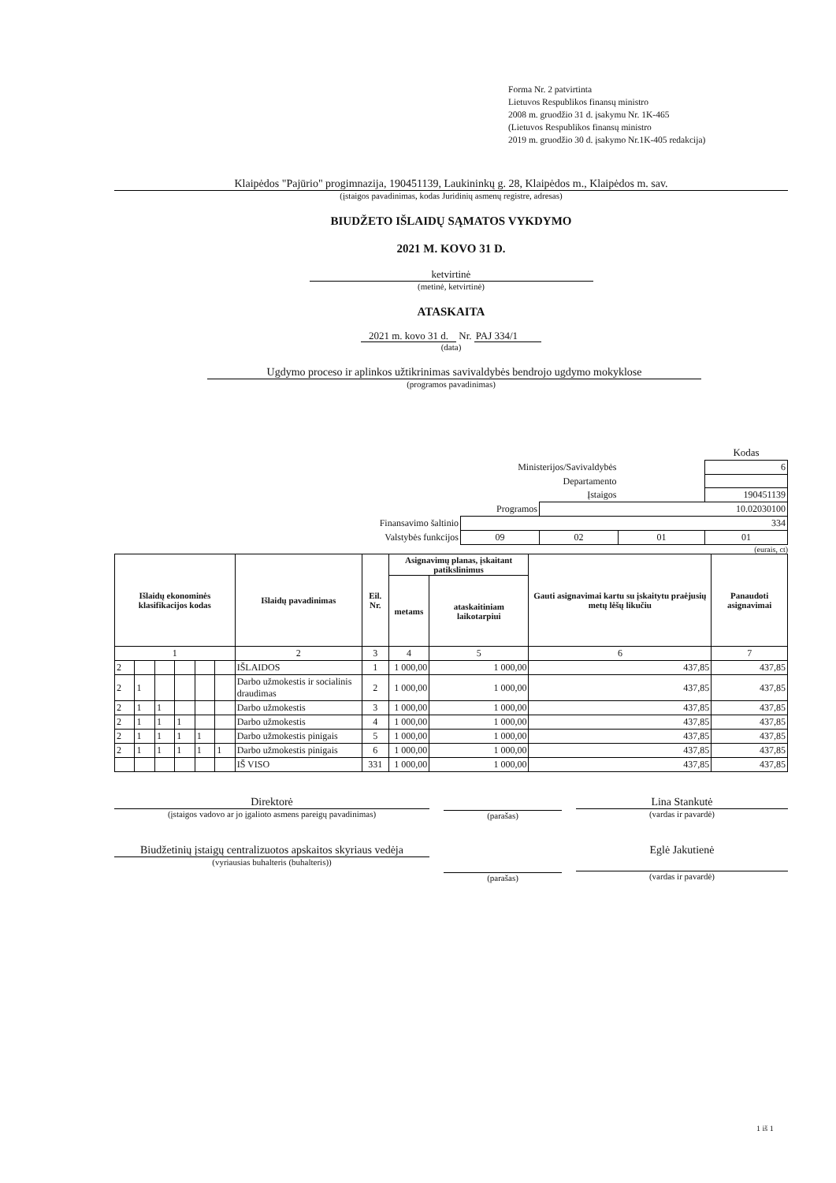Forma Nr. 2 patvirtinta
Lietuvos Respublikos finansų ministro
2008 m. gruodžio 31 d. įsakymu Nr. 1K-465
(Lietuvos Respublikos finansų ministro
2019 m. gruodžio 30 d. įsakymo Nr.1K-405 redakcija)
Klaipėdos "Pajūrio" progimnazija, 190451139, Laukininkų g. 28, Klaipėdos m., Klaipėdos m. sav.
(įstaigos pavadinimas, kodas Juridinių asmenų registre, adresas)
BIUDŽETO IŠLAIDŲ SĄMATOS VYKDYMO
2021 M. KOVO 31 D.
ketvirtinė
(metinė, ketvirtinė)
ATASKAITA
2021 m. kovo 31 d. Nr. PAJ 334/1
(data)
Ugdymo proceso ir aplinkos užtikrinimas savivaldybės bendrojo ugdymo mokyklose
(programos pavadinimas)
| | | | | Kodas |
| Ministerijos/Savivaldybės | | | | 6 |
| Departamento | | | | |
| Įstaigos | | | | 190451139 |
| Programos | | 10.02030100 | | |
| Finansavimo šaltinio | 334 | | | |
| Valstybės funkcijos | 09 | 02 | 01 | 01 |
(eurais, ct)
| Išlaidų ekonominės klasifikacijos kodas | | | | | | Išlaidų pavadinimas | Eil. Nr. | Asignavimų planas, įskaitant patikslinimus | | Gauti asignavimai kartu su įskaitytu praėjusių metų lėšų likučiu | Panaudoti asignavimai |
| --- | --- | --- | --- | --- | --- | --- | --- | --- | --- | --- | --- |
| | | | | | | | | metams | ataskaitiniam laikotarpiui | | |
| 1 | | | | | | 2 | 3 | 4 | 5 | 6 | 7 |
| 2 | | | | | | IŠLAIDOS | 1 | 1 000,00 | 1 000,00 | 437,85 | 437,85 |
| 2 | 1 | | | | | Darbo užmokestis ir socialinis draudimas | 2 | 1 000,00 | 1 000,00 | 437,85 | 437,85 |
| 2 | 1 | 1 | | | | Darbo užmokestis | 3 | 1 000,00 | 1 000,00 | 437,85 | 437,85 |
| 2 | 1 | 1 | 1 | | | Darbo užmokestis | 4 | 1 000,00 | 1 000,00 | 437,85 | 437,85 |
| 2 | 1 | 1 | 1 | 1 | | Darbo užmokestis pinigais | 5 | 1 000,00 | 1 000,00 | 437,85 | 437,85 |
| 2 | 1 | 1 | 1 | 1 | 1 | Darbo užmokestis pinigais | 6 | 1 000,00 | 1 000,00 | 437,85 | 437,85 |
| | | | | | | IŠ VISO | 331 | 1 000,00 | 1 000,00 | 437,85 | 437,85 |
Direktorė
(įstaigos vadovo ar jo įgalioto asmens pareigų pavadinimas)
(parašas)
Lina Stankutė
(vardas ir pavardė)
Biudžetinių įstaigų centralizuotos apskaitos skyriaus vedėja
(vyriausias buhalteris (buhalteris))
(parašas)
Eglė Jakutienė
(vardas ir pavardė)
1 iš 1